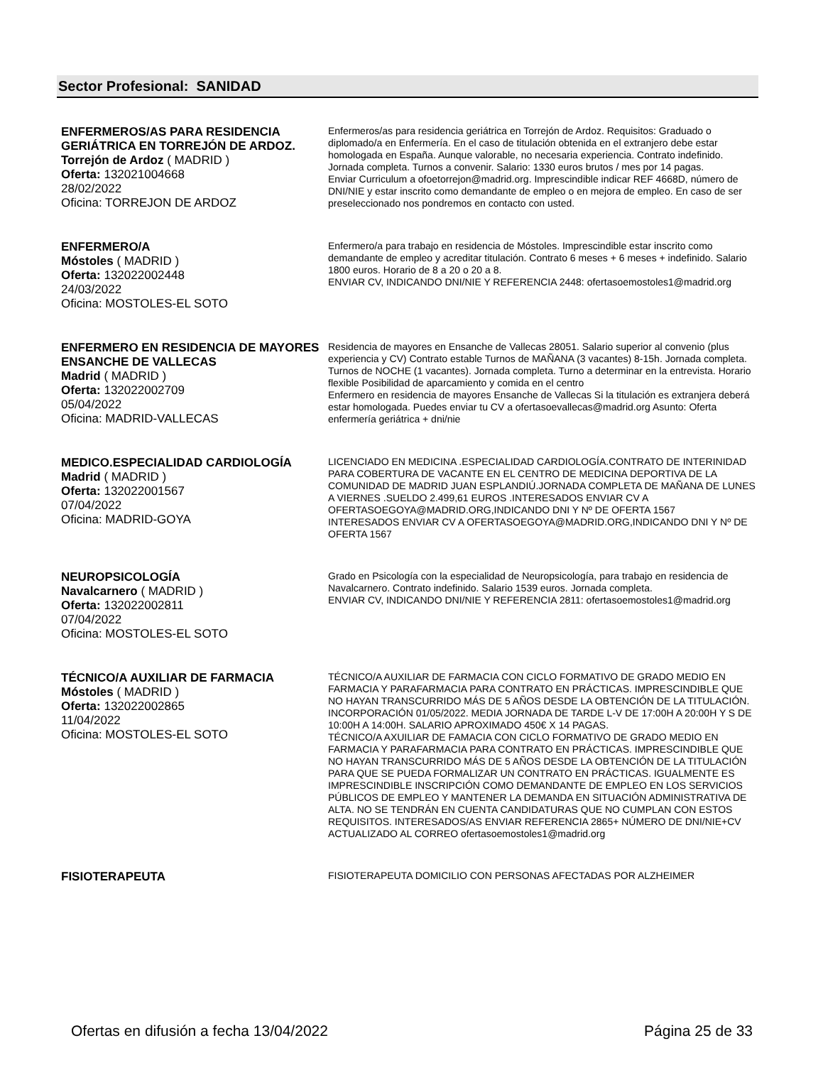Sector Profesional: SANIDAD
ENFERMEROS/AS PARA RESIDENCIA GERIÁTRICA EN TORREJÓN DE ARDOZ.
Torrejón de Ardoz ( MADRID )
Oferta: 132021004668
28/02/2022
Oficina: TORREJON DE ARDOZ
Enfermeros/as para residencia geriátrica en Torrejón de Ardoz. Requisitos: Graduado o diplomado/a en Enfermería. En el caso de titulación obtenida en el extranjero debe estar homologada en España. Aunque valorable, no necesaria experiencia. Contrato indefinido. Jornada completa. Turnos a convenir. Salario: 1330 euros brutos / mes por 14 pagas.
Enviar Curriculum a ofoetorrejon@madrid.org. Imprescindible indicar REF 4668D, número de DNI/NIE y estar inscrito como demandante de empleo o en mejora de empleo. En caso de ser preseleccionado nos pondremos en contacto con usted.
ENFERMERO/A
Móstoles ( MADRID )
Oferta: 132022002448
24/03/2022
Oficina: MOSTOLES-EL SOTO
Enfermero/a para trabajo en residencia de Móstoles. Imprescindible estar inscrito como demandante de empleo y acreditar titulación. Contrato 6 meses + 6 meses + indefinido. Salario 1800 euros. Horario de 8 a 20 o 20 a 8.
ENVIAR CV, INDICANDO DNI/NIE Y REFERENCIA 2448: ofertasoemostoles1@madrid.org
ENFERMERO EN RESIDENCIA DE MAYORES ENSANCHE DE VALLECAS
Madrid ( MADRID )
Oferta: 132022002709
05/04/2022
Oficina: MADRID-VALLECAS
Residencia de mayores en Ensanche de Vallecas 28051. Salario superior al convenio (plus experiencia y CV) Contrato estable Turnos de MAÑANA (3 vacantes) 8-15h. Jornada completa. Turnos de NOCHE (1 vacantes). Jornada completa. Turno a determinar en la entrevista. Horario flexible Posibilidad de aparcamiento y comida en el centro
Enfermero en residencia de mayores Ensanche de Vallecas Si la titulación es extranjera deberá estar homologada. Puedes enviar tu CV a ofertasoevallecas@madrid.org Asunto: Oferta enfermería geriátrica + dni/nie
MEDICO.ESPECIALIDAD CARDIOLOGÍA
Madrid ( MADRID )
Oferta: 132022001567
07/04/2022
Oficina: MADRID-GOYA
LICENCIADO EN MEDICINA .ESPECIALIDAD CARDIOLOGÍA.CONTRATO DE INTERINIDAD PARA COBERTURA DE VACANTE EN EL CENTRO DE MEDICINA DEPORTIVA DE LA COMUNIDAD DE MADRID JUAN ESPLANDIÚ.JORNADA COMPLETA DE MAÑANA DE LUNES A VIERNES .SUELDO 2.499,61 EUROS .INTERESADOS ENVIAR CV A OFERTASOEGOYA@MADRID.ORG,INDICANDO DNI Y Nº DE OFERTA 1567
INTERESADOS ENVIAR CV A OFERTASOEGOYA@MADRID.ORG,INDICANDO DNI Y Nº DE OFERTA 1567
NEUROPSICOLOGÍA
Navalcarnero ( MADRID )
Oferta: 132022002811
07/04/2022
Oficina: MOSTOLES-EL SOTO
Grado en Psicología con la especialidad de Neuropsicología, para trabajo en residencia de Navalcarnero. Contrato indefinido. Salario 1539 euros. Jornada completa.
ENVIAR CV, INDICANDO DNI/NIE Y REFERENCIA 2811: ofertasoemostoles1@madrid.org
TÉCNICO/A AUXILIAR DE FARMACIA
Móstoles ( MADRID )
Oferta: 132022002865
11/04/2022
Oficina: MOSTOLES-EL SOTO
TÉCNICO/A AUXILIAR DE FARMACIA CON CICLO FORMATIVO DE GRADO MEDIO EN FARMACIA Y PARAFARMACIA PARA CONTRATO EN PRÁCTICAS. IMPRESCINDIBLE QUE NO HAYAN TRANSCURRIDO MÁS DE 5 AÑOS DESDE LA OBTENCIÓN DE LA TITULACIÓN. INCORPORACIÓN 01/05/2022. MEDIA JORNADA DE TARDE L-V DE 17:00H A 20:00H Y S DE 10:00H A 14:00H. SALARIO APROXIMADO 450€ X 14 PAGAS.
TÉCNICO/A AXUILIAR DE FAMACIA CON CICLO FORMATIVO DE GRADO MEDIO EN FARMACIA Y PARAFARMACIA PARA CONTRATO EN PRÁCTICAS. IMPRESCINDIBLE QUE NO HAYAN TRANSCURRIDO MÁS DE 5 AÑOS DESDE LA OBTENCIÓN DE LA TITULACIÓN PARA QUE SE PUEDA FORMALIZAR UN CONTRATO EN PRÁCTICAS. IGUALMENTE ES IMPRESCINDIBLE INSCRIPCIÓN COMO DEMANDANTE DE EMPLEO EN LOS SERVICIOS PÚBLICOS DE EMPLEO Y MANTENER LA DEMANDA EN SITUACIÓN ADMINISTRATIVA DE ALTA. NO SE TENDRÁN EN CUENTA CANDIDATURAS QUE NO CUMPLAN CON ESTOS REQUISITOS. INTERESADOS/AS ENVIAR REFERENCIA 2865+ NÚMERO DE DNI/NIE+CV ACTUALIZADO AL CORREO ofertasoemostoles1@madrid.org
FISIOTERAPEUTA
FISIOTERAPEUTA DOMICILIO CON PERSONAS AFECTADAS POR ALZHEIMER
Ofertas en difusión a fecha 13/04/2022 Página 25 de 33